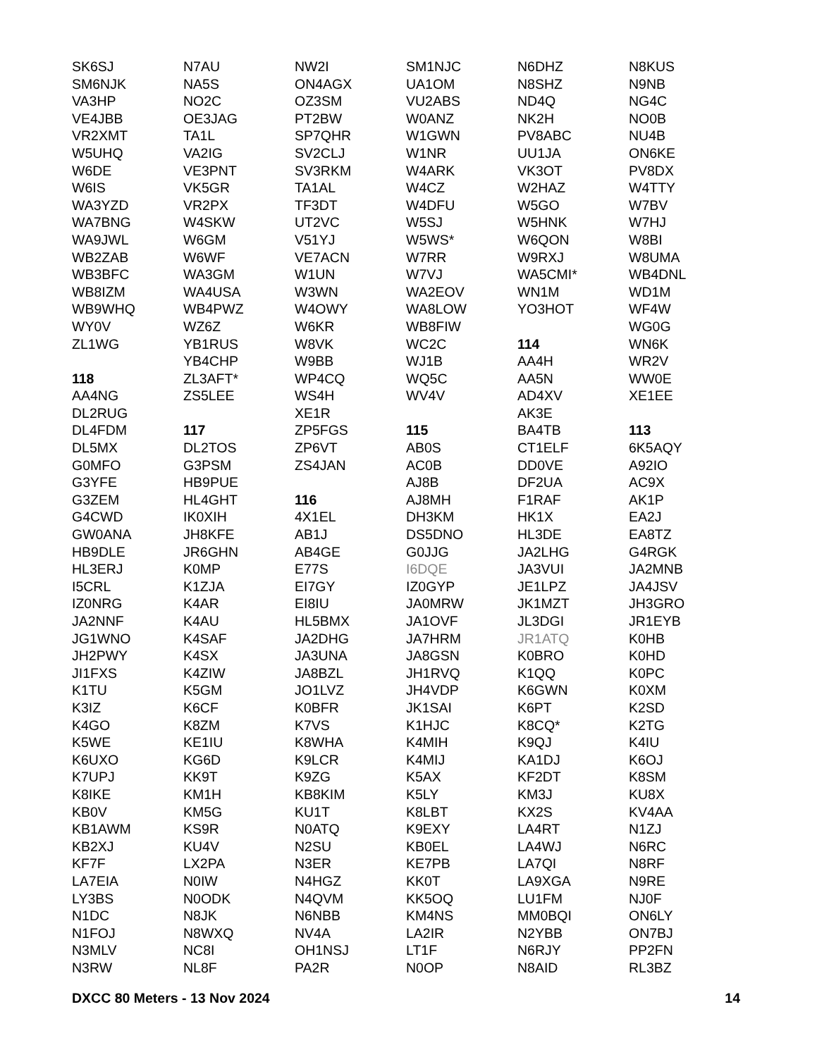SK6SJ
SM6NJK
VA3HP
VE4JBB
VR2XMT
W5UHQ
W6DE
W6IS
WA3YZD
WA7BNG
WA9JWL
WB2ZAB
WB3BFC
WB8IZM
WB9WHQ
WY0V
ZL1WG
118
AA4NG
DL2RUG
DL4FDM
DL5MX
G0MFO
G3YFE
G3ZEM
G4CWD
GW0ANA
HB9DLE
HL3ERJ
I5CRL
IZ0NRG
JA2NNF
JG1WNO
JH2PWY
JI1FXS
K1TU
K3IZ
K4GO
K5WE
K6UXO
K7UPJ
K8IKE
KB0V
KB1AWM
KB2XJ
KF7F
LA7EIA
LY3BS
N1DC
N1FOJ
N3MLV
N3RW
N7AU
NA5S
NO2C
OE3JAG
TA1L
VA2IG
VE3PNT
VK5GR
VR2PX
W4SKW
W6GM
W6WF
WA3GM
WA4USA
WB4PWZ
WZ6Z
YB1RUS
YB4CHP
ZL3AFT*
ZS5LEE
117
DL2TOS
G3PSM
HB9PUE
HL4GHT
IK0XIH
JH8KFE
JR6GHN
K0MP
K1ZJA
K4AR
K4AU
K4SAF
K4SX
K4ZIW
K5GM
K6CF
K8ZM
KE1IU
KG6D
KK9T
KM1H
KM5G
KS9R
KU4V
LX2PA
N0IW
N0ODK
N8JK
N8WXQ
NC8I
NL8F
NW2I
ON4AGX
OZ3SM
PT2BW
SP7QHR
SV2CLJ
SV3RKM
TA1AL
TF3DT
UT2VC
V51YJ
VE7ACN
W1UN
W3WN
W4OWY
W6KR
W8VK
W9BB
WP4CQ
WS4H
XE1R
ZP5FGS
ZP6VT
ZS4JAN
116
4X1EL
AB1J
AB4GE
E77S
EI7GY
EI8IU
HL5BMX
JA2DHG
JA3UNA
JA8BZL
JO1LVZ
K0BFR
K7VS
K8WHA
K9LCR
K9ZG
KB8KIM
KU1T
N0ATQ
N2SU
N3ER
N4HGZ
N4QVM
N6NBB
NV4A
OH1NSJ
PA2R
SM1NJC
UA1OM
VU2ABS
W0ANZ
W1GWN
W1NR
W4ARK
W4CZ
W4DFU
W5SJ
W5WS*
W7RR
W7VJ
WA2EOV
WA8LOW
WB8FIW
WC2C
WJ1B
WQ5C
WV4V
115
AB0S
AC0B
AJ8B
AJ8MH
DH3KM
DS5DNO
G0JJG
I6DQE
IZ0GYP
JA0MRW
JA1OVF
JA7HRM
JA8GSN
JH1RVQ
JH4VDP
JK1SAI
K1HJC
K4MIH
K4MIJ
K5AX
K5LY
K8LBT
K9EXY
KB0EL
KE7PB
KK0T
KK5OQ
KM4NS
LA2IR
LT1F
N0OP
N6DHZ
N8SHZ
ND4Q
NK2H
PV8ABC
UU1JA
VK3OT
W2HAZ
W5GO
W5HNK
W6QON
W9RXJ
WA5CMI*
WN1M
YO3HOT
114
AA4H
AA5N
AD4XV
AK3E
BA4TB
CT1ELF
DD0VE
DF2UA
F1RAF
HK1X
HL3DE
JA2LHG
JA3VUI
JE1LPZ
JK1MZT
JL3DGI
JR1ATQ
K0BRO
K1QQ
K6GWN
K6PT
K8CQ*
K9QJ
KA1DJ
KF2DT
KM3J
KX2S
LA4RT
LA4WJ
LA7QI
LA9XGA
LU1FM
MM0BQI
N2YBB
N6RJY
N8AID
N8KUS
N9NB
NG4C
NO0B
NU4B
ON6KE
PV8DX
W4TTY
W7BV
W7HJ
W8BI
W8UMA
WB4DNL
WD1M
WF4W
WG0G
WN6K
WR2V
WW0E
XE1EE
113
6K5AQY
A92IO
AC9X
AK1P
EA2J
EA8TZ
G4RGK
JA2MNB
JA4JSV
JH3GRO
JR1EYB
K0HB
K0HD
K0PC
K0XM
K2SD
K2TG
K4IU
K6OJ
K8SM
KU8X
KV4AA
N1ZJ
N6RC
N8RF
N9RE
NJ0F
ON6LY
ON7BJ
PP2FN
RL3BZ
DXCC 80 Meters - 13 Nov 2024 14